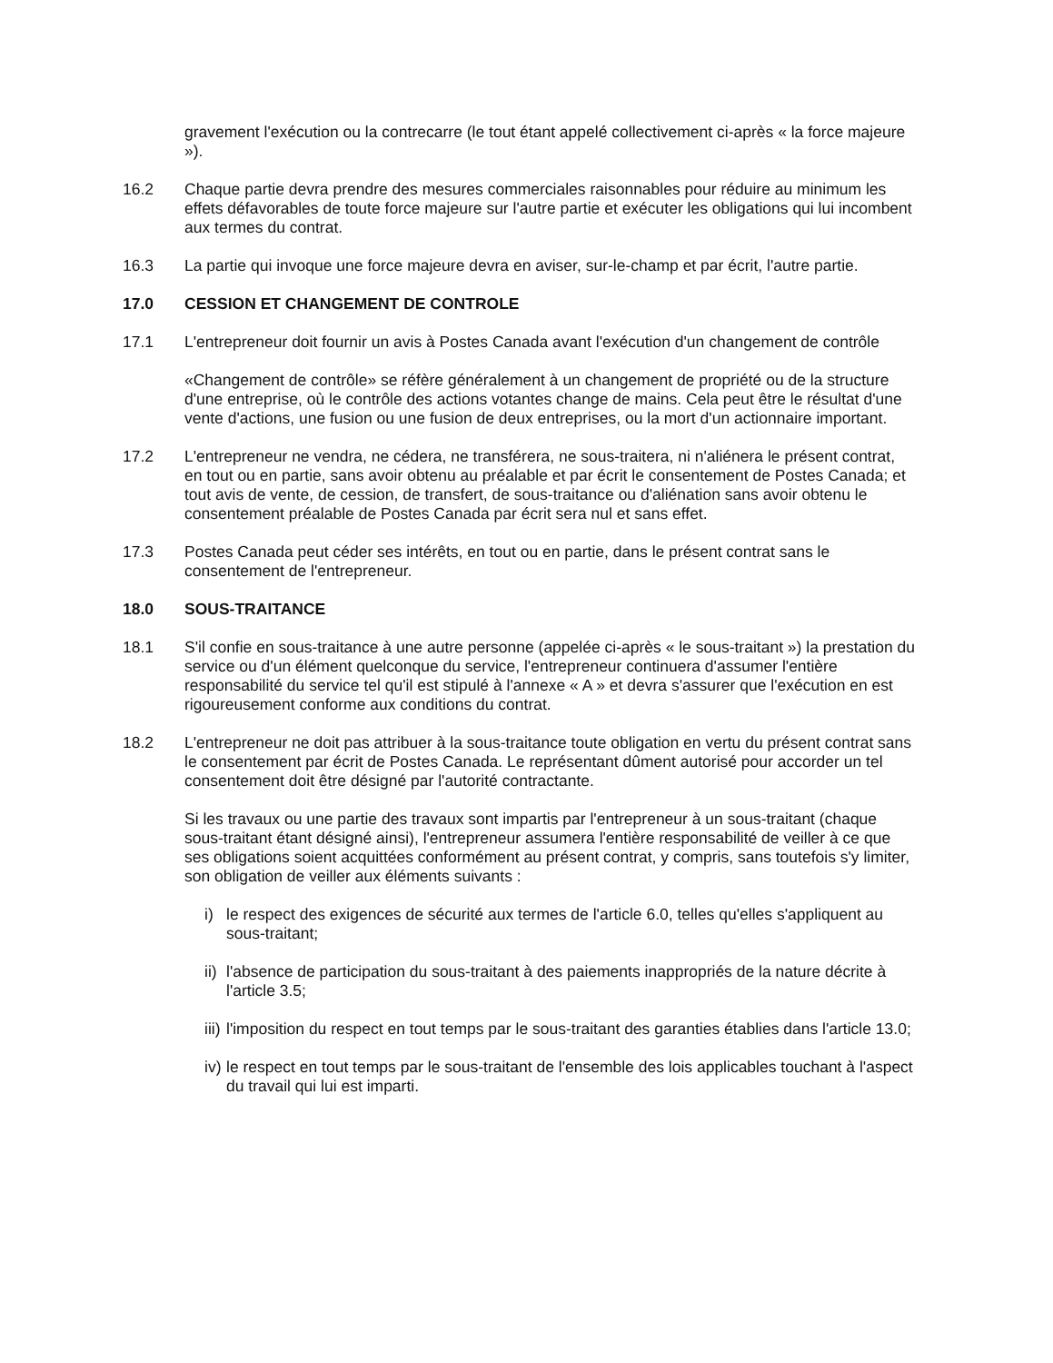gravement l'exécution ou la contrecarre (le tout étant appelé collectivement ci-après « la force majeure »).
16.2 Chaque partie devra prendre des mesures commerciales raisonnables pour réduire au minimum les effets défavorables de toute force majeure sur l'autre partie et exécuter les obligations qui lui incombent aux termes du contrat.
16.3 La partie qui invoque une force majeure devra en aviser, sur-le-champ et par écrit, l'autre partie.
17.0 CESSION ET CHANGEMENT DE CONTROLE
17.1 L'entrepreneur doit fournir un avis à Postes Canada avant l'exécution d'un changement de contrôle
«Changement de contrôle» se réfère généralement à un changement de propriété ou de la structure d'une entreprise, où le contrôle des actions votantes change de mains. Cela peut être le résultat d'une vente d'actions, une fusion ou une fusion de deux entreprises, ou la mort d'un actionnaire important.
17.2 L'entrepreneur ne vendra, ne cédera, ne transférera, ne sous-traitera, ni n'aliénera le présent contrat, en tout ou en partie, sans avoir obtenu au préalable et par écrit le consentement de Postes Canada; et tout avis de vente, de cession, de transfert, de sous-traitance ou d'aliénation sans avoir obtenu le consentement préalable de Postes Canada par écrit sera nul et sans effet.
17.3 Postes Canada peut céder ses intérêts, en tout ou en partie, dans le présent contrat sans le consentement de l'entrepreneur.
18.0 SOUS-TRAITANCE
18.1 S'il confie en sous-traitance à une autre personne (appelée ci-après « le sous-traitant ») la prestation du service ou d'un élément quelconque du service, l'entrepreneur continuera d'assumer l'entière responsabilité du service tel qu'il est stipulé à l'annexe « A » et devra s'assurer que l'exécution en est rigoureusement conforme aux conditions du contrat.
18.2 L'entrepreneur ne doit pas attribuer à la sous-traitance toute obligation en vertu du présent contrat sans le consentement par écrit de Postes Canada. Le représentant dûment autorisé pour accorder un tel consentement doit être désigné par l'autorité contractante.
Si les travaux ou une partie des travaux sont impartis par l'entrepreneur à un sous-traitant (chaque sous-traitant étant désigné ainsi), l'entrepreneur assumera l'entière responsabilité de veiller à ce que ses obligations soient acquittées conformément au présent contrat, y compris, sans toutefois s'y limiter, son obligation de veiller aux éléments suivants :
i) le respect des exigences de sécurité aux termes de l'article 6.0, telles qu'elles s'appliquent au sous-traitant;
ii)
l'absence de participation du sous-traitant à des paiements inappropriés de la nature décrite à l'article 3.5;
iii)
l'imposition du respect en tout temps par le sous-traitant des garanties établies dans l'article 13.0;
iv)
le respect en tout temps par le sous-traitant de l'ensemble des lois applicables touchant à l'aspect du travail qui lui est imparti.